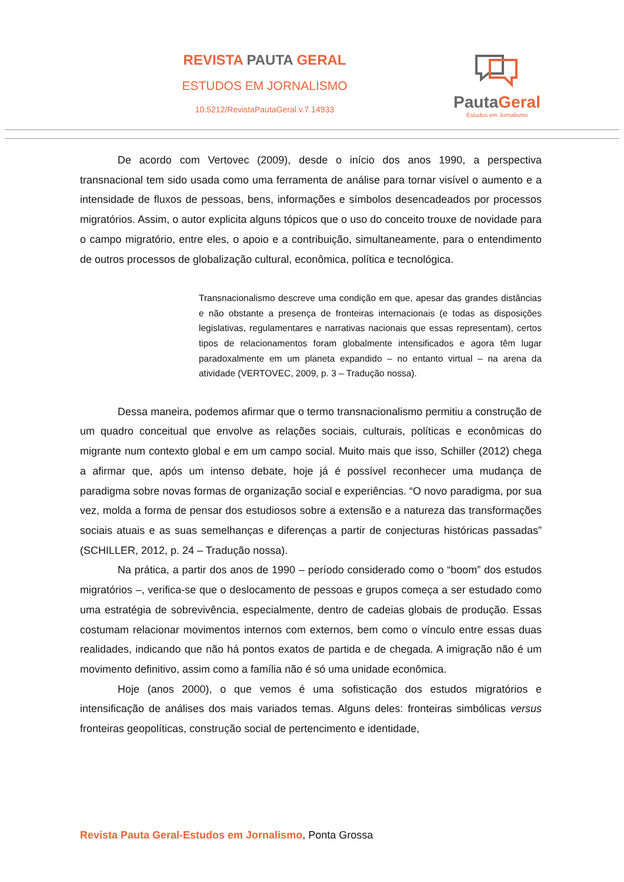REVISTA PAUTA GERAL
ESTUDOS EM JORNALISMO
10.5212/RevistaPautaGeral.v.7.14933
PautaGeral
Estudos em Jornalismo
De acordo com Vertovec (2009), desde o início dos anos 1990, a perspectiva transnacional tem sido usada como uma ferramenta de análise para tornar visível o aumento e a intensidade de fluxos de pessoas, bens, informações e símbolos desencadeados por processos migratórios. Assim, o autor explicita alguns tópicos que o uso do conceito trouxe de novidade para o campo migratório, entre eles, o apoio e a contribuição, simultaneamente, para o entendimento de outros processos de globalização cultural, econômica, política e tecnológica.
Transnacionalismo descreve uma condição em que, apesar das grandes distâncias e não obstante a presença de fronteiras internacionais (e todas as disposições legislativas, regulamentares e narrativas nacionais que essas representam), certos tipos de relacionamentos foram globalmente intensificados e agora têm lugar paradoxalmente em um planeta expandido – no entanto virtual – na arena da atividade (VERTOVEC, 2009, p. 3 – Tradução nossa).
Dessa maneira, podemos afirmar que o termo transnacionalismo permitiu a construção de um quadro conceitual que envolve as relações sociais, culturais, políticas e econômicas do migrante num contexto global e em um campo social. Muito mais que isso, Schiller (2012) chega a afirmar que, após um intenso debate, hoje já é possível reconhecer uma mudança de paradigma sobre novas formas de organização social e experiências. “O novo paradigma, por sua vez, molda a forma de pensar dos estudiosos sobre a extensão e a natureza das transformações sociais atuais e as suas semelhanças e diferenças a partir de conjecturas históricas passadas” (SCHILLER, 2012, p. 24 – Tradução nossa).
Na prática, a partir dos anos de 1990 – período considerado como o “boom” dos estudos migratórios –, verifica-se que o deslocamento de pessoas e grupos começa a ser estudado como uma estratégia de sobrevivência, especialmente, dentro de cadeias globais de produção. Essas costumam relacionar movimentos internos com externos, bem como o vínculo entre essas duas realidades, indicando que não há pontos exatos de partida e de chegada. A imigração não é um movimento definitivo, assim como a família não é só uma unidade econômica.
Hoje (anos 2000), o que vemos é uma sofisticação dos estudos migratórios e intensificação de análises dos mais variados temas. Alguns deles: fronteiras simbólicas versus fronteiras geopolíticas, construção social de pertencimento e identidade,
Revista Pauta Geral-Estudos em Jornalismo, Ponta Grossa